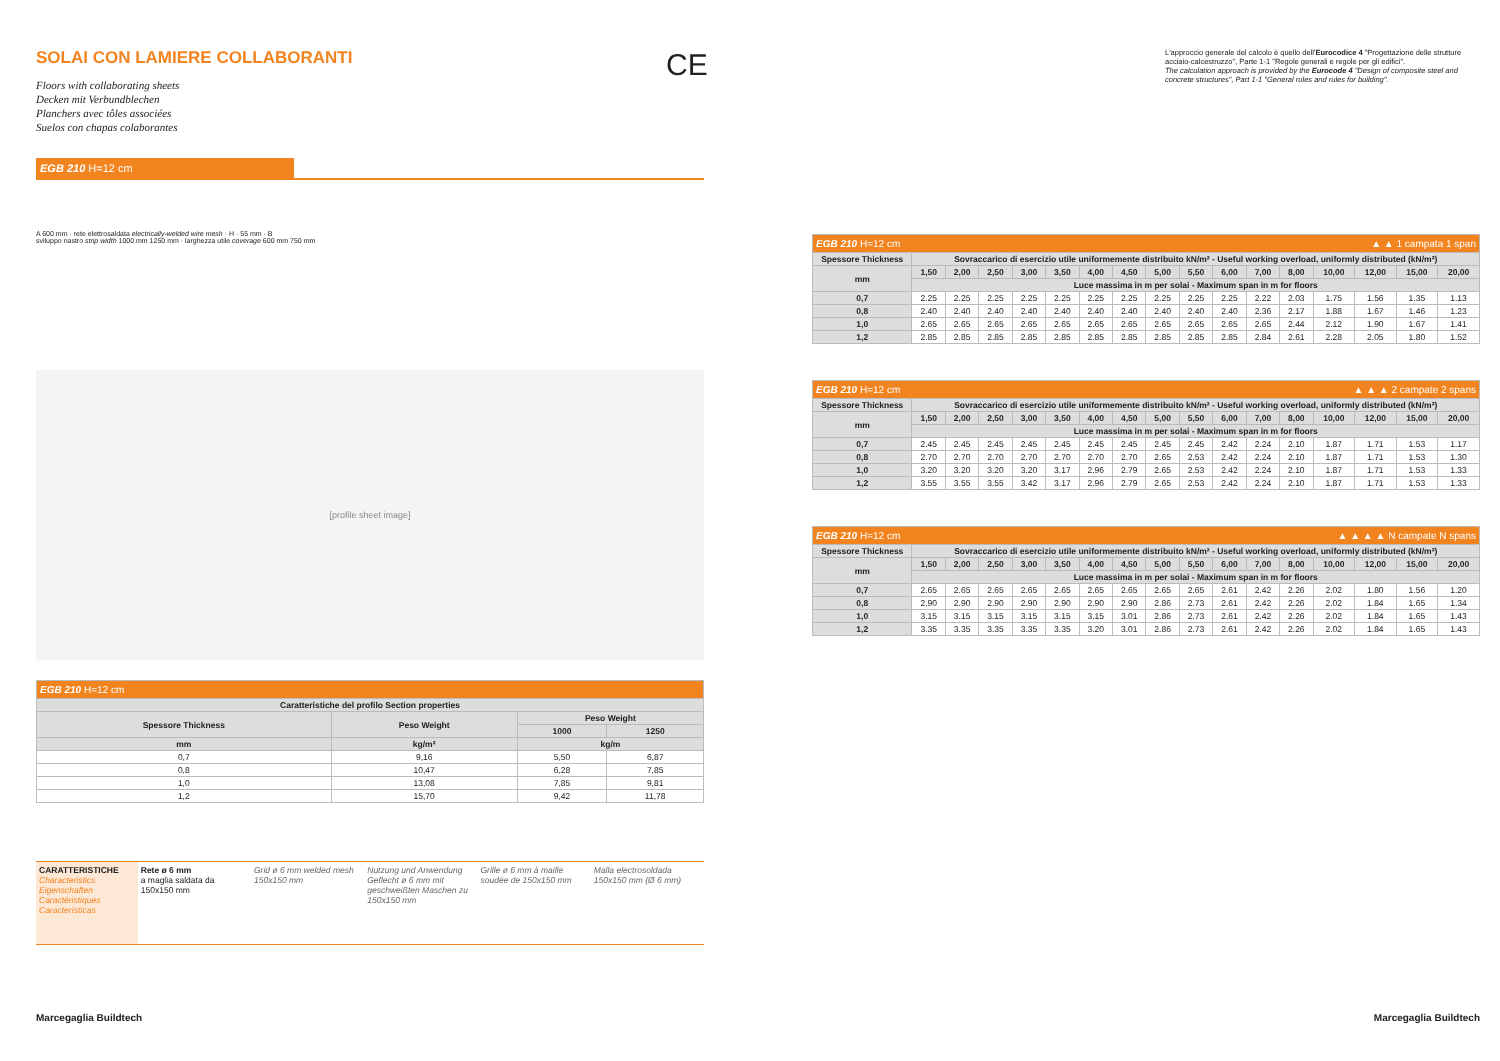SOLAI CON LAMIERE COLLABORANTI
Floors with collaborating sheets
Decken mit Verbundblechen
Planchers avec tôles associées
Suelos con chapas colaborantes
EGB 210 H=12 cm
A 600 mm · rete elettrosaldata electrically-welded wire mesh · H · 55 mm · B
sviluppo nastro strip width 1000 mm 1250 mm · larghezza utile coverage 600 mm 750 mm
[profile sheet image]
| EGB 210 H=12 cm | | | |
| Caratteristiche del profilo Section properties | | | |
| Spessore Thickness | Peso Weight | Peso Weight | |
| | | 1000 | 1250 |
| mm | kg/m² | kg/m | |
| 0,7 | 9,16 | 5,50 | 6,87 |
| 0,8 | 10,47 | 6,28 | 7,85 |
| 1,0 | 13,08 | 7,85 | 9,81 |
| 1,2 | 15,70 | 9,42 | 11,78 |
CARATTERISTICHE
Characteristics
Eigenschaften
Caractéristiques
Características
Rete ø 6 mm
a maglia saldata da 150x150 mm
Grid ø 6 mm welded mesh 150x150 mm
Nutzung und Anwendung Geflecht ø 6 mm mit geschweißten Maschen zu 150x150 mm
Grille ø 6 mm à maille soudée de 150x150 mm
Malla electrosoldada 150x150 mm (Ø 6 mm)
CE
Marcegaglia Buildtech Marcegaglia Buildtech
L'approccio generale del calcolo è quello dell'Eurocodice 4 "Progettazione delle strutture acciaio-calcestruzzo", Parte 1-1 "Regole generali e regole per gli edifici".
The calculation approach is provided by the Eurocode 4 "Design of composite steel and concrete structures", Part 1-1 "General rules and rules for building".
| EGB 210 H=12 cm ▲ ▲ 1 campata 1 span | | | | | | | | | | | | | | | | |
| Spessore Thickness | Sovraccarico di esercizio utile uniformemente distribuito kN/m² - Useful working overload, uniformly distributed (kN/m²) | | | | | | | | | | | | | | | |
| mm | 1,50 | 2,00 | 2,50 | 3,00 | 3,50 | 4,00 | 4,50 | 5,00 | 5,50 | 6,00 | 7,00 | 8,00 | 10,00 | 12,00 | 15,00 | 20,00 |
| | Luce massima in m per solai - Maximum span in m for floors | | | | | | | | | | | | | | | |
| 0,7 | 2.25 | 2.25 | 2.25 | 2.25 | 2.25 | 2.25 | 2.25 | 2.25 | 2.25 | 2.25 | 2.22 | 2.03 | 1.75 | 1.56 | 1.35 | 1.13 |
| 0,8 | 2.40 | 2.40 | 2.40 | 2.40 | 2.40 | 2.40 | 2.40 | 2.40 | 2.40 | 2.40 | 2.36 | 2.17 | 1.88 | 1.67 | 1.46 | 1.23 |
| 1,0 | 2.65 | 2.65 | 2.65 | 2.65 | 2.65 | 2.65 | 2.65 | 2.65 | 2.65 | 2.65 | 2.65 | 2.44 | 2.12 | 1.90 | 1.67 | 1.41 |
| 1,2 | 2.85 | 2.85 | 2.85 | 2.85 | 2.85 | 2.85 | 2.85 | 2.85 | 2.85 | 2.85 | 2.84 | 2.61 | 2.28 | 2.05 | 1.80 | 1.52 |
| EGB 210 H=12 cm ▲ ▲ ▲ 2 campate 2 spans | | | | | | | | | | | | | | | | |
| Spessore Thickness | Sovraccarico di esercizio utile uniformemente distribuito kN/m² - Useful working overload, uniformly distributed (kN/m²) | | | | | | | | | | | | | | | |
| mm | 1,50 | 2,00 | 2,50 | 3,00 | 3,50 | 4,00 | 4,50 | 5,00 | 5,50 | 6,00 | 7,00 | 8,00 | 10,00 | 12,00 | 15,00 | 20,00 |
| | Luce massima in m per solai - Maximum span in m for floors | | | | | | | | | | | | | | | |
| 0,7 | 2.45 | 2.45 | 2.45 | 2.45 | 2.45 | 2.45 | 2.45 | 2.45 | 2.45 | 2.42 | 2.24 | 2.10 | 1.87 | 1.71 | 1.53 | 1.17 |
| 0,8 | 2.70 | 2.70 | 2.70 | 2.70 | 2.70 | 2.70 | 2.70 | 2.65 | 2.53 | 2.42 | 2.24 | 2.10 | 1.87 | 1.71 | 1.53 | 1.30 |
| 1,0 | 3.20 | 3.20 | 3.20 | 3.20 | 3.17 | 2.96 | 2.79 | 2.65 | 2.53 | 2.42 | 2.24 | 2.10 | 1.87 | 1.71 | 1.53 | 1.33 |
| 1,2 | 3.55 | 3.55 | 3.55 | 3.42 | 3.17 | 2.96 | 2.79 | 2.65 | 2.53 | 2.42 | 2.24 | 2.10 | 1.87 | 1.71 | 1.53 | 1.33 |
| EGB 210 H=12 cm ▲ ▲ ▲ ▲ N campate N spans | | | | | | | | | | | | | | | | |
| Spessore Thickness | Sovraccarico di esercizio utile uniformemente distribuito kN/m² - Useful working overload, uniformly distributed (kN/m²) | | | | | | | | | | | | | | | |
| mm | 1,50 | 2,00 | 2,50 | 3,00 | 3,50 | 4,00 | 4,50 | 5,00 | 5,50 | 6,00 | 7,00 | 8,00 | 10,00 | 12,00 | 15,00 | 20,00 |
| | Luce massima in m per solai - Maximum span in m for floors | | | | | | | | | | | | | | | |
| 0,7 | 2.65 | 2.65 | 2.65 | 2.65 | 2.65 | 2.65 | 2.65 | 2.65 | 2.65 | 2.61 | 2.42 | 2.26 | 2.02 | 1.80 | 1.56 | 1.20 |
| 0,8 | 2.90 | 2.90 | 2.90 | 2.90 | 2.90 | 2.90 | 2.90 | 2.86 | 2.73 | 2.61 | 2.42 | 2.26 | 2.02 | 1.84 | 1.65 | 1.34 |
| 1,0 | 3.15 | 3.15 | 3.15 | 3.15 | 3.15 | 3.15 | 3.01 | 2.86 | 2.73 | 2.61 | 2.42 | 2.26 | 2.02 | 1.84 | 1.65 | 1.43 |
| 1,2 | 3.35 | 3.35 | 3.35 | 3.35 | 3.35 | 3.20 | 3.01 | 2.86 | 2.73 | 2.61 | 2.42 | 2.26 | 2.02 | 1.84 | 1.65 | 1.43 |